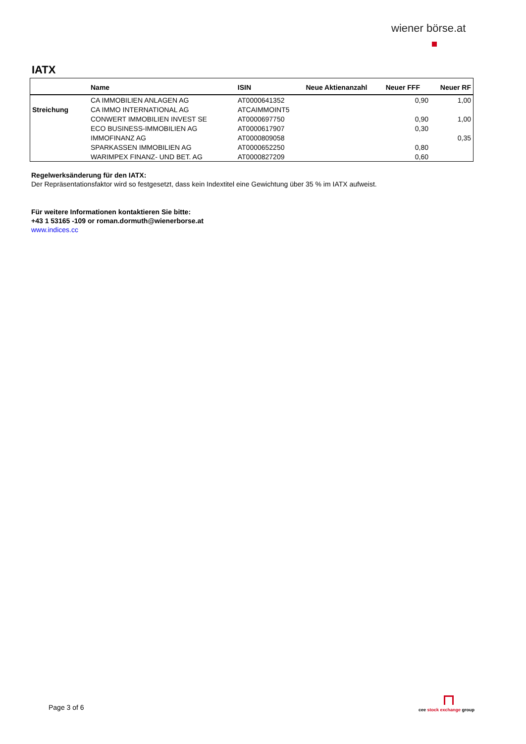wiener börse.at
IATX
| | Name | ISIN | Neue Aktienanzahl | Neuer FFF | Neuer RF |
| --- | --- | --- | --- | --- | --- |
| | CA IMMOBILIEN ANLAGEN AG | AT0000641352 | | 0,90 | 1,00 |
| Streichung | CA IMMO INTERNATIONAL AG | ATCAIMMOINT5 | | | |
| | CONWERT IMMOBILIEN INVEST SE | AT0000697750 | | 0,90 | 1,00 |
| | ECO BUSINESS-IMMOBILIEN AG | AT0000617907 | | 0,30 | |
| | IMMOFINANZ AG | AT0000809058 | | | 0,35 |
| | SPARKASSEN IMMOBILIEN AG | AT0000652250 | | 0,80 | |
| | WARIMPEX FINANZ- UND BET. AG | AT0000827209 | | 0,60 | |
Regelwerksänderung für den IATX:
Der Repräsentationsfaktor wird so festgesetzt, dass kein Indextitel eine Gewichtung über 35 % im IATX aufweist.
Für weitere Informationen kontaktieren Sie bitte:
+43 1 53165 -109 or roman.dormuth@wienerborse.at
www.indices.cc
Page 3 of 6 cee stock exchange group